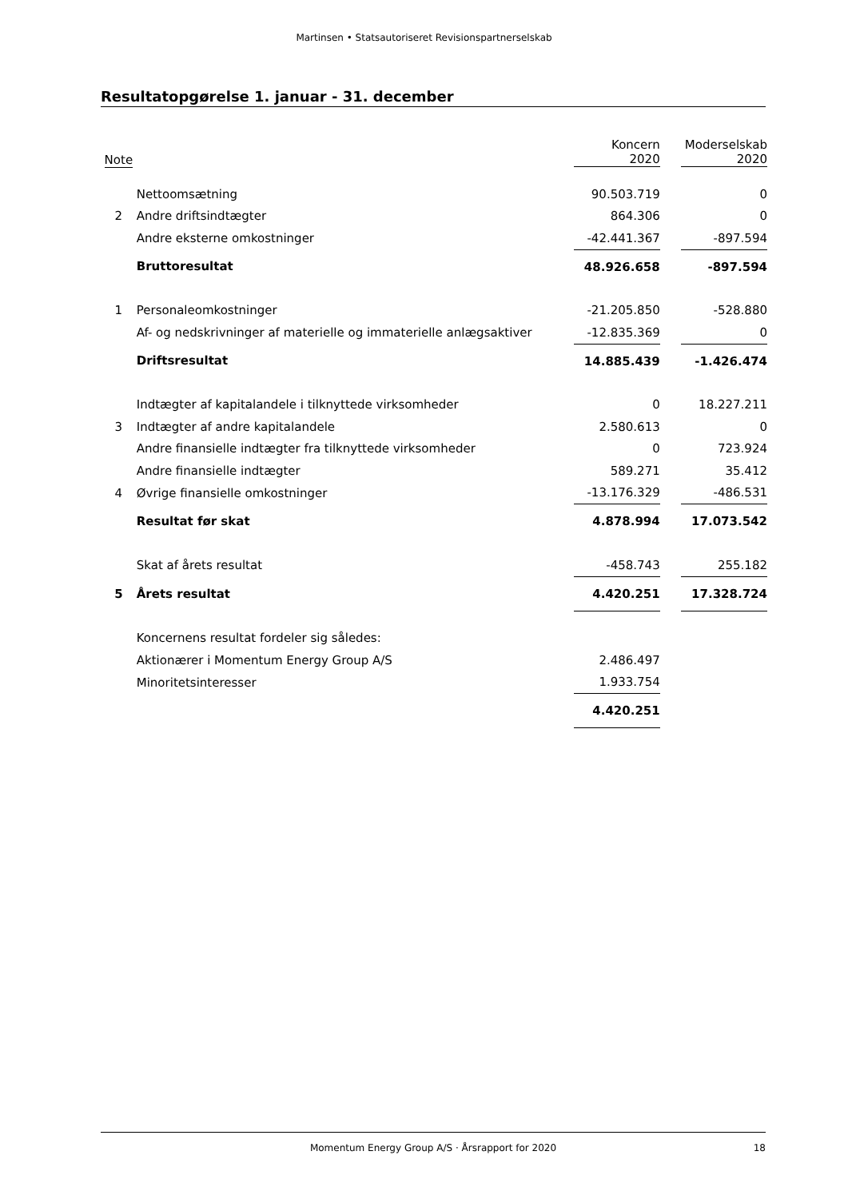Martinsen • Statsautoriseret Revisionspartnerselskab
Resultatopgørelse 1. januar - 31. december
| Note | | Koncern 2020 | | Moderselskab 2020 |
| --- | --- | --- | --- | --- |
| | Nettoomsætning | 90.503.719 | | 0 |
| 2 | Andre driftsindtægter | 864.306 | | 0 |
| | Andre eksterne omkostninger | -42.441.367 | | -897.594 |
| | Bruttoresultat | 48.926.658 | | -897.594 |
| 1 | Personaleomkostninger | -21.205.850 | | -528.880 |
| | Af- og nedskrivninger af materielle og immaterielle anlægsaktiver | -12.835.369 | | 0 |
| | Driftsresultat | 14.885.439 | | -1.426.474 |
| | Indtægter af kapitalandele i tilknyttede virksomheder | 0 | | 18.227.211 |
| 3 | Indtægter af andre kapitalandele | 2.580.613 | | 0 |
| | Andre finansielle indtægter fra tilknyttede virksomheder | 0 | | 723.924 |
| | Andre finansielle indtægter | 589.271 | | 35.412 |
| 4 | Øvrige finansielle omkostninger | -13.176.329 | | -486.531 |
| | Resultat før skat | 4.878.994 | | 17.073.542 |
| | Skat af årets resultat | -458.743 | | 255.182 |
| 5 | Årets resultat | 4.420.251 | | 17.328.724 |
| | Koncernens resultat fordeler sig således: | | | |
| | Aktionærer i Momentum Energy Group A/S | 2.486.497 | | |
| | Minoritetsinteresser | 1.933.754 | | |
| | | 4.420.251 | | |
Momentum Energy Group A/S · Årsrapport for 2020 18